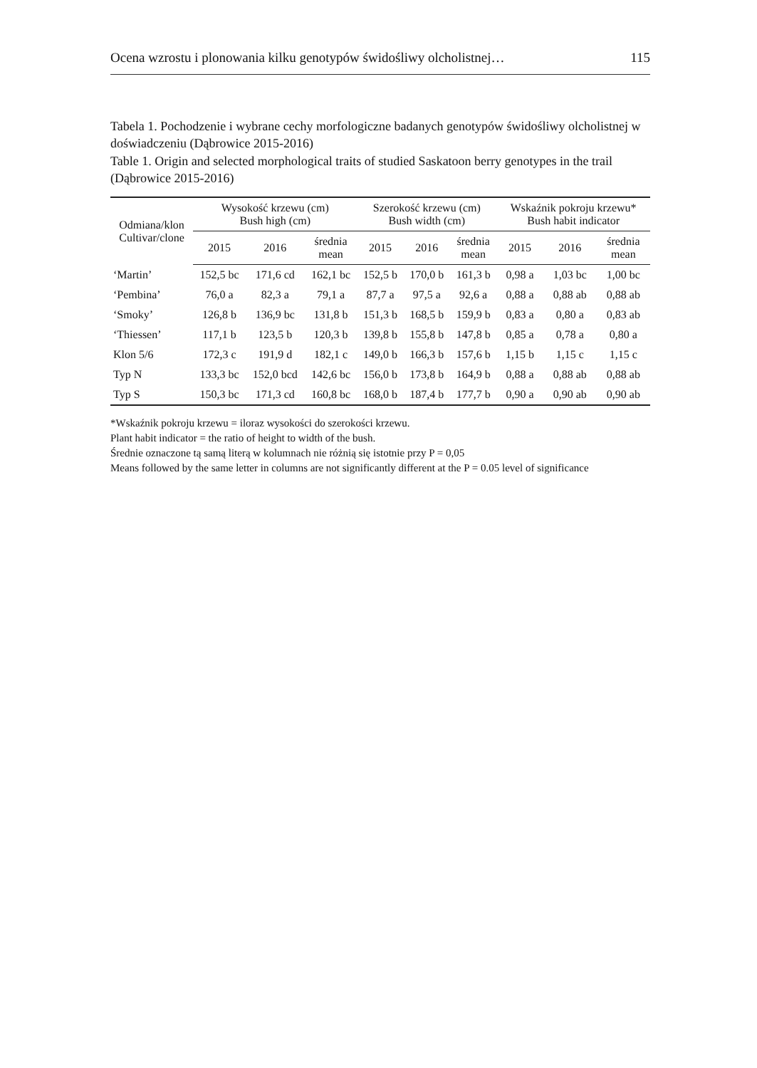Ocena wzrostu i plonowania kilku genotypów świdośliwy olcholistnej… 115
Tabela 1. Pochodzenie i wybrane cechy morfologiczne badanych genotypów świdośliwy olcholistnej w doświadczeniu (Dąbrowice 2015-2016)
Table 1. Origin and selected morphological traits of studied Saskatoon berry genotypes in the trail (Dąbrowice 2015-2016)
| Odmiana/klon Cultivar/clone | Wysokość krzewu (cm) Bush high (cm) | | | Szerokość krzewu (cm) Bush width (cm) | | | Wskaźnik pokroju krzewu* Bush habit indicator | | |
| --- | --- | --- | --- | --- | --- | --- | --- | --- | --- |
| | 2015 | 2016 | średnia mean | 2015 | 2016 | średnia mean | 2015 | 2016 | średnia mean |
| ‘Martin’ | 152,5 bc | 171,6 cd | 162,1 bc | 152,5 b | 170,0 b | 161,3 b | 0,98 a | 1,03 bc | 1,00 bc |
| ‘Pembina’ | 76,0 a | 82,3 a | 79,1 a | 87,7 a | 97,5 a | 92,6 a | 0,88 a | 0,88 ab | 0,88 ab |
| ‘Smoky’ | 126,8 b | 136,9 bc | 131,8 b | 151,3 b | 168,5 b | 159,9 b | 0,83 a | 0,80 a | 0,83 ab |
| ‘Thiessen’ | 117,1 b | 123,5 b | 120,3 b | 139,8 b | 155,8 b | 147,8 b | 0,85 a | 0,78 a | 0,80 a |
| Klon 5/6 | 172,3 c | 191,9 d | 182,1 c | 149,0 b | 166,3 b | 157,6 b | 1,15 b | 1,15 c | 1,15 c |
| Typ N | 133,3 bc | 152,0 bcd | 142,6 bc | 156,0 b | 173,8 b | 164,9 b | 0,88 a | 0,88 ab | 0,88 ab |
| Typ S | 150,3 bc | 171,3 cd | 160,8 bc | 168,0 b | 187,4 b | 177,7 b | 0,90 a | 0,90 ab | 0,90 ab |
*Wskaźnik pokroju krzewu = iloraz wysokości do szerokości krzewu.
Plant habit indicator = the ratio of height to width of the bush.
Średnie oznaczone tą samą literą w kolumnach nie różnią się istotnie przy P = 0,05
Means followed by the same letter in columns are not significantly different at the P = 0.05 level of significance